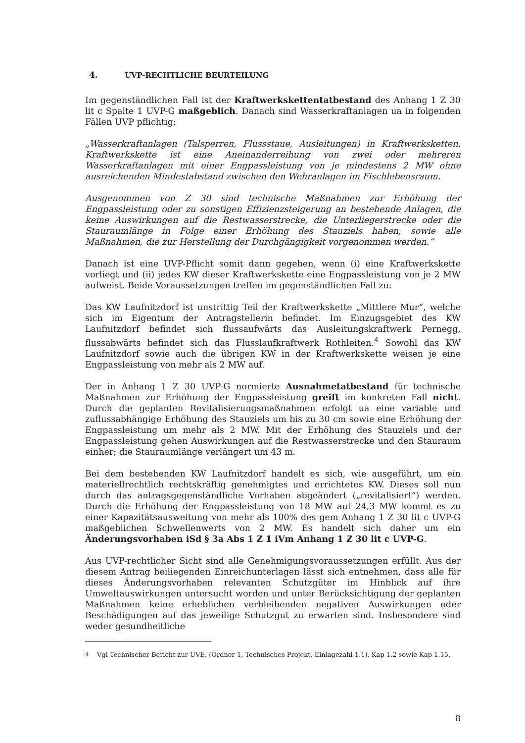4. UVP-RECHTLICHE BEURTEILUNG
Im gegenständlichen Fall ist der Kraftwerkskettentatbestand des Anhang 1 Z 30 lit c Spalte 1 UVP-G maßgeblich. Danach sind Wasserkraftanlagen ua in folgenden Fällen UVP pflichtig:
„Wasserkraftanlagen (Talsperren, Flussstaue, Ausleitungen) in Kraftwerksketten. Kraftwerkskette ist eine Aneinanderreihung von zwei oder mehreren Wasserkraftanlagen mit einer Engpassleistung von je mindestens 2 MW ohne ausreichenden Mindestabstand zwischen den Wehranlagen im Fischlebensraum.
Ausgenommen von Z 30 sind technische Maßnahmen zur Erhöhung der Engpassleistung oder zu sonstigen Effizienzsteigerung an bestehende Anlagen, die keine Auswirkungen auf die Restwasserstrecke, die Unterliegerstrecke oder die Stauraumlänge in Folge einer Erhöhung des Stauziels haben, sowie alle Maßnahmen, die zur Herstellung der Durchgängigkeit vorgenommen werden.“
Danach ist eine UVP-Pflicht somit dann gegeben, wenn (i) eine Kraftwerkskette vorliegt und (ii) jedes KW dieser Kraftwerkskette eine Engpassleistung von je 2 MW aufweist. Beide Voraussetzungen treffen im gegenständlichen Fall zu:
Das KW Laufnitzdorf ist unstrittig Teil der Kraftwerkskette „Mittlere Mur“, welche sich im Eigentum der Antragstellerin befindet. Im Einzugsgebiet des KW Laufnitzdorf befindet sich flussaufwärts das Ausleitungskraftwerk Pernegg, flussabwärts befindet sich das Flusslaufkraftwerk Rothleiten.<sup>4</sup> Sowohl das KW Laufnitzdorf sowie auch die übrigen KW in der Kraftwerkskette weisen je eine Engpassleistung von mehr als 2 MW auf.
Der in Anhang 1 Z 30 UVP-G normierte Ausnahmetatbestand für technische Maßnahmen zur Erhöhung der Engpassleistung greift im konkreten Fall nicht. Durch die geplanten Revitalisierungsmaßnahmen erfolgt ua eine variable und zuflussabhängige Erhöhung des Stauziels um bis zu 30 cm sowie eine Erhöhung der Engpassleistung um mehr als 2 MW. Mit der Erhöhung des Stauziels und der Engpassleistung gehen Auswirkungen auf die Restwasserstrecke und den Stauraum einher; die Stauraumlänge verlängert um 43 m.
Bei dem bestehenden KW Laufnitzdorf handelt es sich, wie ausgeführt, um ein materiellrechtlich rechtskräftig genehmigtes und errichtetes KW. Dieses soll nun durch das antragsgegenständliche Vorhaben abgeändert („revitalisiert“) werden. Durch die Erhöhung der Engpassleistung von 18 MW auf 24,3 MW kommt es zu einer Kapazitätsausweitung von mehr als 100% des gem Anhang 1 Z 30 lit c UVP-G maßgeblichen Schwellenwerts von 2 MW. Es handelt sich daher um ein Änderungsvorhaben iSd § 3a Abs 1 Z 1 iVm Anhang 1 Z 30 lit c UVP-G.
Aus UVP-rechtlicher Sicht sind alle Genehmigungsvoraussetzungen erfüllt. Aus der diesem Antrag beiliegenden Einreichunterlagen lässt sich entnehmen, dass alle für dieses Änderungsvorhaben relevanten Schutzgüter im Hinblick auf ihre Umweltauswirkungen untersucht worden und unter Berücksichtigung der geplanten Maßnahmen keine erheblichen verbleibenden negativen Auswirkungen oder Beschädigungen auf das jeweilige Schutzgut zu erwarten sind. Insbesondere sind weder gesundheitliche
<sup>4</sup> Vgl Technischer Bericht zur UVE, (Ordner 1, Technisches Projekt, Einlagezahl 1.1), Kap 1.2 sowie Kap 1.15.
8